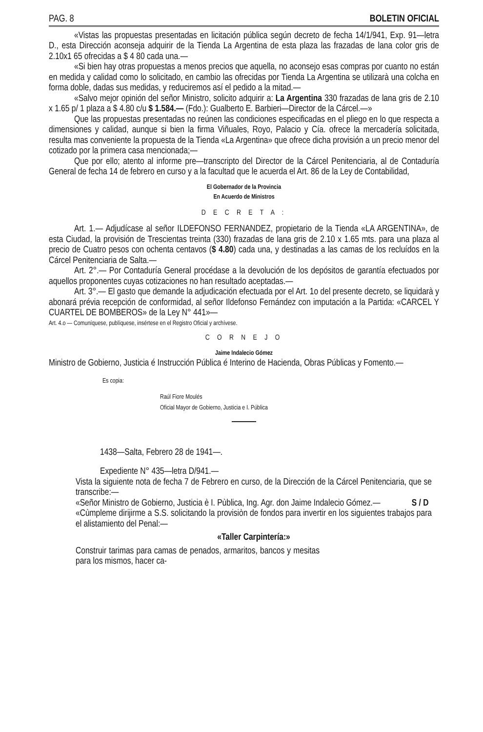PAG. 8 BOLETIN OFICIAL
«Vistas las propuestas presentadas en licitación pública según decreto de fecha 14/1/941, Exp. 91—letra D., esta Dirección aconseja adquirir de la Tienda La Argentina de esta plaza las frazadas de lana color gris de 2.10x1 65 ofrecidas a $ 4 80 cada una.—
«Si bien hay otras propuestas a menos precios que aquella, no aconsejo esas compras por cuanto no están en medida y calidad como lo solicitado, en cambio las ofrecidas por Tienda La Argentina se utilizarà una colcha en forma doble, dadas sus medidas, y reduciremos así el pedido a la mitad.—
«Salvo mejor opinión del señor Ministro, solicito adquirir a: La Argentina 330 frazadas de lana gris de 2.10 x 1.65 p/ 1 plaza a $ 4.80 c/u $ 1.584.— (Fdo.): Gualberto E. Barbieri—Director de la Cárcel.—»
Que las propuestas presentadas no reúnen las condiciones especificadas en el pliego en lo que respecta a dimensiones y calidad, aunque si bien la firma Viñuales, Royo, Palacio y Cía. ofrece la mercadería solicitada, resulta mas conveniente la propuesta de la Tienda «La Argentina» que ofrece dicha provisión a un precio menor del cotizado por la primera casa mencionada;—
Que por ello; atento al informe pre—transcripto del Director de la Cárcel Penitenciaria, al de Contaduría General de fecha 14 de febrero en curso y a la facultad que le acuerda el Art. 86 de la Ley de Contabilidad,
El Gobernador de la Provincia
En Acuerdo de Ministros
D E C R E T A :
Art. 1.— Adjudícase al señor ILDEFONSO FERNANDEZ, propietario de la Tienda «LA ARGENTINA», de esta Ciudad, la provisión de Trescientas treinta (330) frazadas de lana gris de 2.10 x 1.65 mts. para una plaza al precio de Cuatro pesos con ochenta centavos ($ 4.80) cada una, y destinadas a las camas de los recluídos en la Cárcel Penitenciaria de Salta.—
Art. 2°.— Por Contaduría General procédase a la devolución de los depósitos de garantía efectuados por aquellos proponentes cuyas cotizaciones no han resultado aceptadas.—
Art. 3°.— El gasto que demande la adjudicación efectuada por el Art. 1o del presente decreto, se liquidarà y abonará prévia recepción de conformidad, al señor Ildefonso Fernández con imputación a la Partida: «CARCEL Y CUARTEL DE BOMBEROS» de la Ley N° 441»—
Art. 4.o — Comuníquese, publíquese, insértese en el Registro Oficial y archívese.
C O R N E J O
Jaime Indalecio Gómez
Ministro de Gobierno, Justicia é Instrucción Pública é Interino de Hacienda, Obras Públicas y Fomento.—
Es copia:
Raúl Fiore Moulés
Oficial Mayor de Gobierno, Justicia e I. Pública
1438—Salta, Febrero 28 de 1941—.
Expediente N° 435—letra D/941.—
Vista la siguiente nota de fecha 7 de Febrero en curso, de la Dirección de la Cárcel Penitenciaria, que se transcribe:—
«Señor Ministro de Gobierno, Justicia è I. Pùblica, Ing. Agr. don Jaime Indalecio Gómez.— S / D
«Cùmpleme dirijirme a S.S. solicitando la provisiòn de fondos para invertir en los siguientes trabajos para el alistamiento del Penal:—
«Taller Carpintería:»
Construir tarimas para camas de penados, armaritos, bancos y mesitas para los mismos, hacer ca-